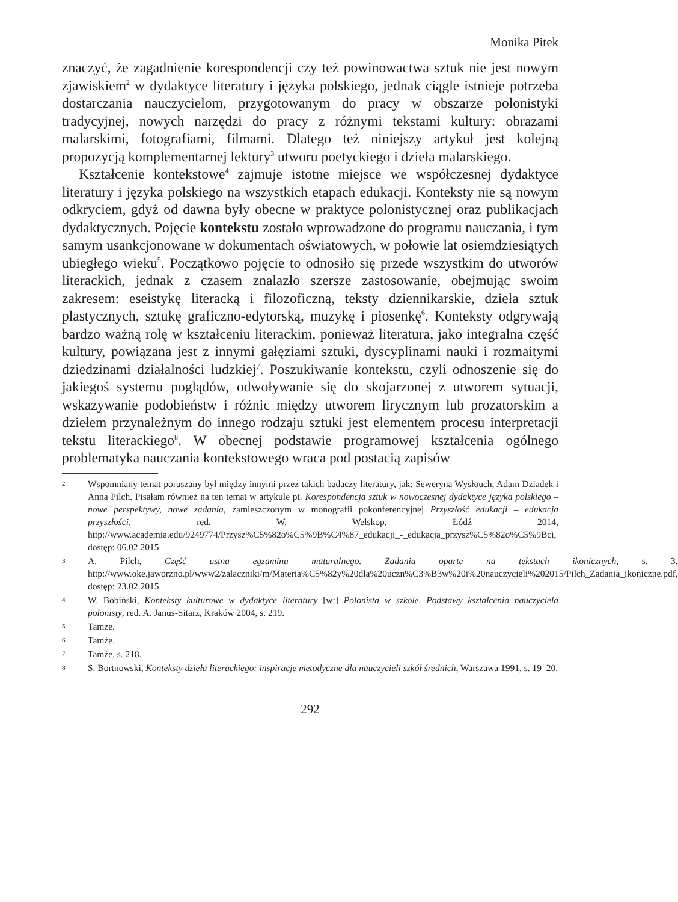Monika Pitek
znaczyć, że zagadnienie korespondencji czy też powinowactwa sztuk nie jest nowym zjawiskiem<sup>2</sup> w dydaktyce literatury i języka polskiego, jednak ciągle istnieje potrzeba dostarczania nauczycielom, przygotowanym do pracy w obszarze polonistyki tradycyjnej, nowych narzędzi do pracy z różnymi tekstami kultury: obrazami malarskimi, fotografiami, filmami. Dlatego też niniejszy artykuł jest kolejną propozycją komplementarnej lektury<sup>3</sup> utworu poetyckiego i dzieła malarskiego.
Kształcenie kontekstowe<sup>4</sup> zajmuje istotne miejsce we współczesnej dydaktyce literatury i języka polskiego na wszystkich etapach edukacji. Konteksty nie są nowym odkryciem, gdyż od dawna były obecne w praktyce polonistycznej oraz publikacjach dydaktycznych. Pojęcie kontekstu zostało wprowadzone do programu nauczania, i tym samym usankcjonowane w dokumentach oświatowych, w połowie lat osiemdziesiątych ubiegłego wieku<sup>5</sup>. Początkowo pojęcie to odnosiło się przede wszystkim do utworów literackich, jednak z czasem znalazło szersze zastosowanie, obejmując swoim zakresem: eseistykę literacką i filozoficzną, teksty dziennikarskie, dzieła sztuk plastycznych, sztukę graficzno-edytorską, muzykę i piosenkę<sup>6</sup>. Konteksty odgrywają bardzo ważną rolę w kształceniu literackim, ponieważ literatura, jako integralna część kultury, powiązana jest z innymi gałęziami sztuki, dyscyplinami nauki i rozmaitymi dziedzinami działalności ludzkiej<sup>7</sup>. Poszukiwanie kontekstu, czyli odnoszenie się do jakiegoś systemu poglądów, odwoływanie się do skojarzonej z utworem sytuacji, wskazywanie podobieństw i różnic między utworem lirycznym lub prozatorskim a dziełem przynależnym do innego rodzaju sztuki jest elementem procesu interpretacji tekstu literackiego<sup>8</sup>. W obecnej podstawie programowej kształcenia ogólnego problematyka nauczania kontekstowego wraca pod postacią zapisów
2 Wspomniany temat poruszany był między innymi przez takich badaczy literatury, jak: Seweryna Wysłouch, Adam Dziadek i Anna Pilch. Pisałam również na ten temat w artykule pt. Korespondencja sztuk w nowoczesnej dydaktyce języka polskiego – nowe perspektywy, nowe zadania, zamieszczonym w monografii pokonferencyjnej Przyszłość edukacji – edukacja przyszłości, red. W. Welskop, Łódź 2014, http://www.academia.edu/9249774/Przysz%C5%82o%C5%9B%C4%87_edukacji_-_edukacja_przysz%C5%82o%C5%9Bci, dostęp: 06.02.2015.
3 A. Pilch, Część ustna egzaminu maturalnego. Zadania oparte na tekstach ikonicznych, s. 3, http://www.oke.jaworzno.pl/www2/zalaczniki/m/Materia%C5%82y%20dla%20uczn%C3%B3w%20i%20nauczycieli%202015/Pilch_Zadania_ikoniczne.pdf, dostęp: 23.02.2015.
4 W. Bobiński, Konteksty kulturowe w dydaktyce literatury [w:] Polonista w szkole. Podstawy kształcenia nauczyciela polonisty, red. A. Janus-Sitarz, Kraków 2004, s. 219.
5 Tamże.
6 Tamże.
7 Tamże, s. 218.
8 S. Bortnowski, Konteksty dzieła literackiego: inspiracje metodyczne dla nauczycieli szkół średnich, Warszawa 1991, s. 19–20.
292